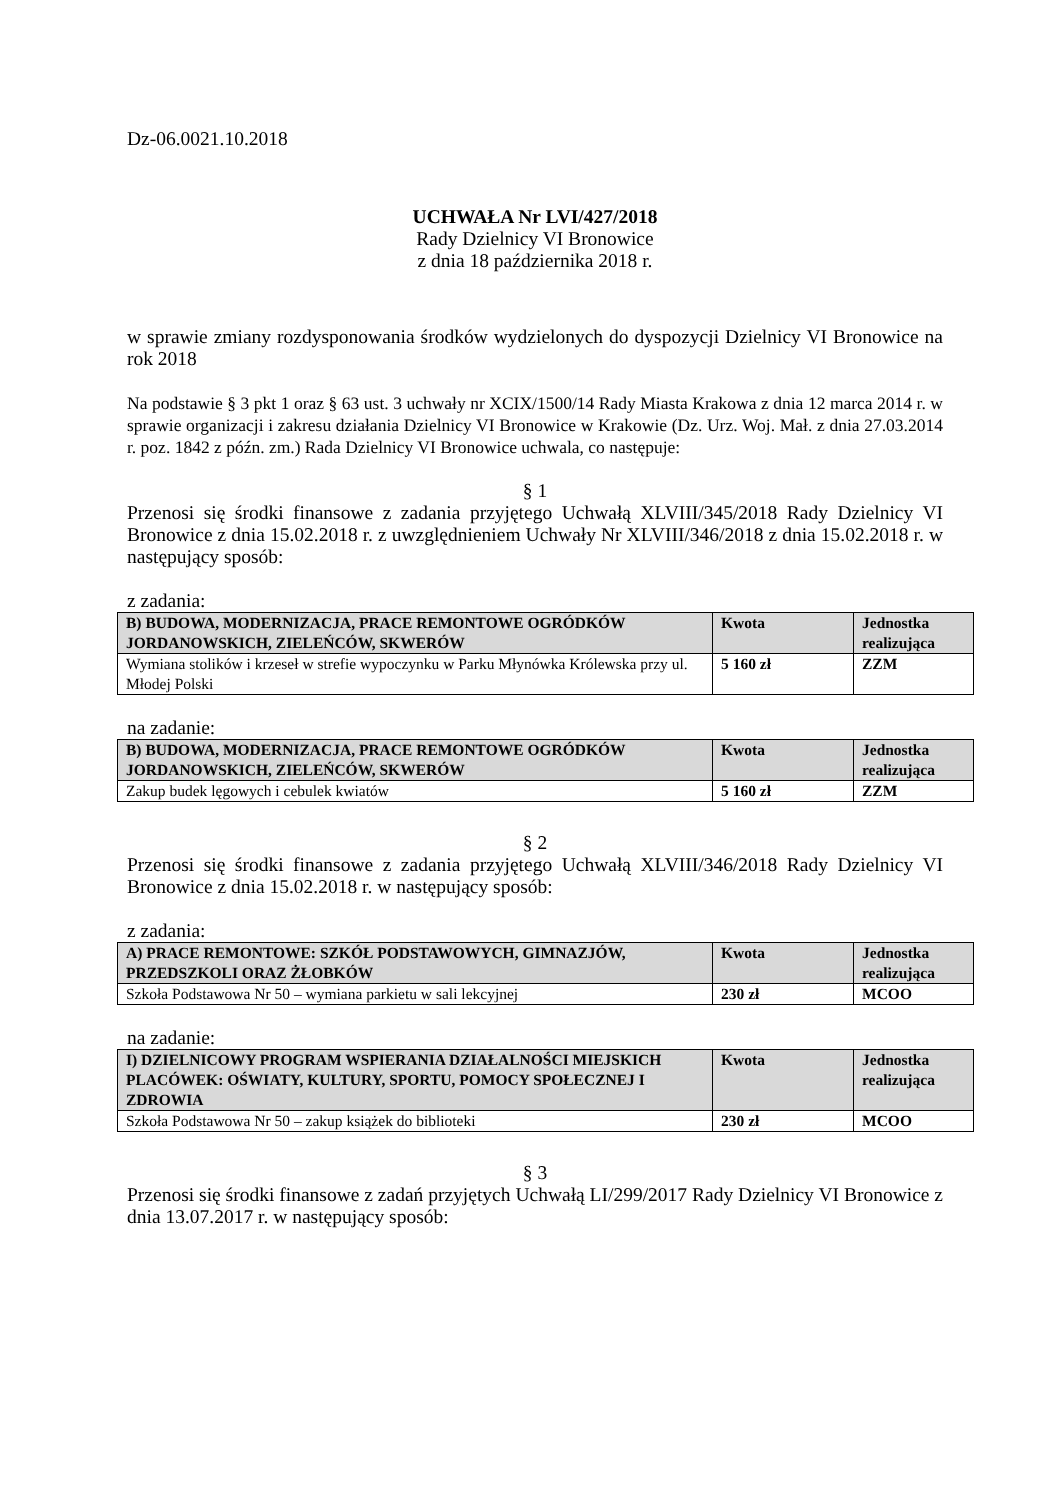Dz-06.0021.10.2018
UCHWAŁA Nr LVI/427/2018
Rady Dzielnicy VI Bronowice
z dnia 18 października 2018 r.
w sprawie zmiany rozdysponowania środków wydzielonych do dyspozycji Dzielnicy VI Bronowice na rok 2018
Na podstawie § 3 pkt 1 oraz § 63 ust. 3 uchwały nr XCIX/1500/14 Rady Miasta Krakowa z dnia 12 marca 2014 r. w sprawie organizacji i zakresu działania Dzielnicy VI Bronowice w Krakowie (Dz. Urz. Woj. Mał. z dnia 27.03.2014 r. poz. 1842 z późn. zm.) Rada Dzielnicy VI Bronowice uchwala, co następuje:
§ 1
Przenosi się środki finansowe z zadania przyjętego Uchwałą XLVIII/345/2018 Rady Dzielnicy VI Bronowice z dnia 15.02.2018 r. z uwzględnieniem Uchwały Nr XLVIII/346/2018 z dnia 15.02.2018 r. w następujący sposób:
z zadania:
| B) BUDOWA, MODERNIZACJA, PRACE REMONTOWE OGRÓDKÓW JORDANOWSKICH, ZIELEŃCÓW, SKWERÓW | Kwota | Jednostka realizująca |
| --- | --- | --- |
| Wymiana stolików i krzeseł w strefie wypoczynku w Parku Młynówka Królewska przy ul. Młodej Polski | 5 160 zł | ZZM |
na zadanie:
| B) BUDOWA, MODERNIZACJA, PRACE REMONTOWE OGRÓDKÓW JORDANOWSKICH, ZIELEŃCÓW, SKWERÓW | Kwota | Jednostka realizująca |
| --- | --- | --- |
| Zakup budek lęgowych i cebulek kwiatów | 5 160 zł | ZZM |
§ 2
Przenosi się środki finansowe z zadania przyjętego Uchwałą XLVIII/346/2018 Rady Dzielnicy VI Bronowice z dnia 15.02.2018 r. w następujący sposób:
z zadania:
| A) PRACE REMONTOWE: SZKÓŁ PODSTAWOWYCH, GIMNAZJÓW, PRZEDSZKOLI ORAZ ŻŁOBKÓW | Kwota | Jednostka realizująca |
| --- | --- | --- |
| Szkoła Podstawowa Nr 50 – wymiana parkietu w sali lekcyjnej | 230 zł | MCOO |
na zadanie:
| I) DZIELNICOWY PROGRAM WSPIERANIA DZIAŁALNOŚCI MIEJSKICH PLACÓWEK: OŚWIATY, KULTURY, SPORTU, POMOCY SPOŁECZNEJ I ZDROWIA | Kwota | Jednostka realizująca |
| --- | --- | --- |
| Szkoła Podstawowa Nr 50 – zakup książek do biblioteki | 230 zł | MCOO |
§ 3
Przenosi się środki finansowe z zadań przyjętych Uchwałą LI/299/2017 Rady Dzielnicy VI Bronowice z dnia 13.07.2017 r. w następujący sposób: